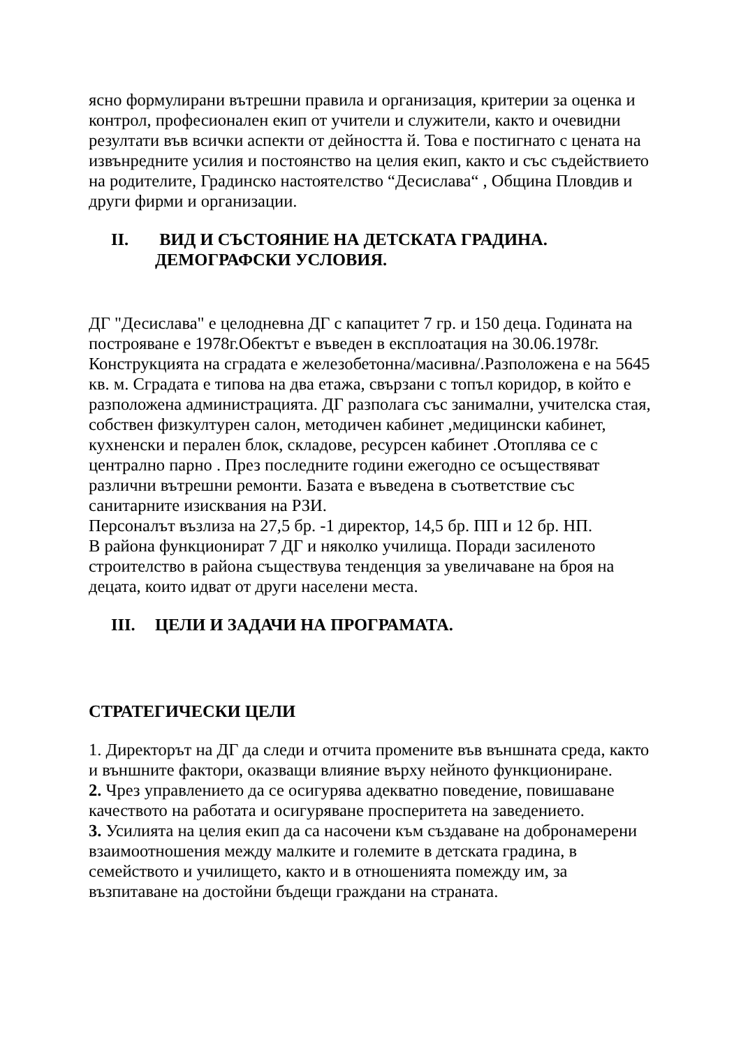ясно формулирани вътрешни правила и организация, критерии за оценка и контрол, професионален екип от учители и служители, както и очевидни резултати във всички аспекти от дейността й. Това е постигнато с цената на извънредните усилия и постоянство на целия екип, както и със съдействието на родителите, Градинско настоятелство “Десислава“ , Община Пловдив и други фирми и организации.
II. ВИД И СЪСТОЯНИЕ НА ДЕТСКАТА ГРАДИНА.
ДЕМОГРАФСКИ УСЛОВИЯ.
ДГ "Десислава" е целодневна ДГ с капацитет 7 гр. и 150 деца. Годината на построяване е 1978г.Обектът е въведен в експлоатация на 30.06.1978г. Конструкцията на сградата е железобетонна/масивна/.Разположена е на 5645 кв. м. Сградата е типова на два етажа, свързани с топъл коридор, в който е разположена администрацията. ДГ разполага със занимални, учителска стая, собствен физкултурен салон, методичен кабинет ,медицински кабинет, кухненски и перален блок, складове, ресурсен кабинет .Отоплява се с централно парно . През последните години ежегодно се осъществяват различни вътрешни ремонти. Базата е въведена в съответствие със санитарните изисквания на РЗИ.
Персоналът възлиза на 27,5 бр. -1 директор, 14,5 бр. ПП и 12 бр. НП.
В района функционират 7 ДГ и няколко училища. Поради засиленото строителство в района съществува тенденция за увеличаване на броя на децата, които идват от други населени места.
III. ЦЕЛИ И ЗАДАЧИ НА ПРОГРАМАТА.
СТРАТЕГИЧЕСКИ ЦЕЛИ
1. Директорът на ДГ да следи и отчита промените във външната среда, както и външните фактори, оказващи влияние върху нейното функциониране.
2. Чрез управлението да се осигурява адекватно поведение, повишаване качеството на работата и осигуряване просперитета на заведението.
3. Усилията на целия екип да са насочени към създаване на добронамерени взаимоотношения между малките и големите в детската градина, в семейството и училището, както и в отношенията помежду им, за възпитаване на достойни бъдещи граждани на страната.